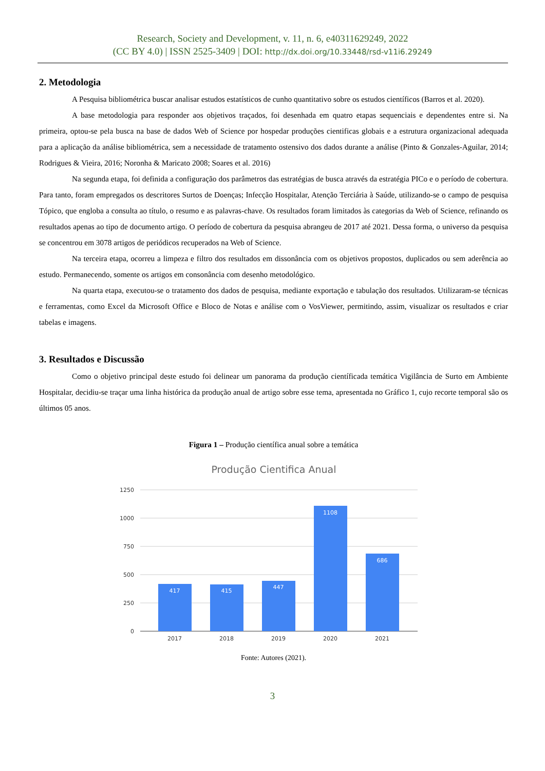Research, Society and Development, v. 11, n. 6, e40311629249, 2022
(CC BY 4.0) | ISSN 2525-3409 | DOI: http://dx.doi.org/10.33448/rsd-v11i6.29249
2. Metodologia
A Pesquisa bibliométrica buscar analisar estudos estatísticos de cunho quantitativo sobre os estudos científicos (Barros et al. 2020).
A base metodologia para responder aos objetivos traçados, foi desenhada em quatro etapas sequenciais e dependentes entre si. Na primeira, optou-se pela busca na base de dados Web of Science por hospedar produções cientificas globais e a estrutura organizacional adequada para a aplicação da análise bibliométrica, sem a necessidade de tratamento ostensivo dos dados durante a análise (Pinto & Gonzales-Aguilar, 2014; Rodrigues & Vieira, 2016; Noronha & Maricato 2008; Soares et al. 2016)
Na segunda etapa, foi definida a configuração dos parâmetros das estratégias de busca através da estratégia PICo e o período de cobertura. Para tanto, foram empregados os descritores Surtos de Doenças; Infecção Hospitalar, Atenção Terciária à Saúde, utilizando-se o campo de pesquisa Tópico, que engloba a consulta ao título, o resumo e as palavras-chave. Os resultados foram limitados às categorias da Web of Science, refinando os resultados apenas ao tipo de documento artigo. O período de cobertura da pesquisa abrangeu de 2017 até 2021. Dessa forma, o universo da pesquisa se concentrou em 3078 artigos de periódicos recuperados na Web of Science.
Na terceira etapa, ocorreu a limpeza e filtro dos resultados em dissonância com os objetivos propostos, duplicados ou sem aderência ao estudo. Permanecendo, somente os artigos em consonância com desenho metodológico.
Na quarta etapa, executou-se o tratamento dos dados de pesquisa, mediante exportação e tabulação dos resultados. Utilizaram-se técnicas e ferramentas, como Excel da Microsoft Office e Bloco de Notas e análise com o VosViewer, permitindo, assim, visualizar os resultados e criar tabelas e imagens.
3. Resultados e Discussão
Como o objetivo principal deste estudo foi delinear um panorama da produção científicada temática Vigilância de Surto em Ambiente Hospitalar, decidiu-se traçar uma linha histórica da produção anual de artigo sobre esse tema, apresentada no Gráfico 1, cujo recorte temporal são os últimos 05 anos.
Figura 1 – Produção científica anual sobre a temática
Produção Cientifica Anual
1250
1000
750
500
250
0
417
415
447
1108
686
2017
2018
2019
2020
2021
Fonte: Autores (2021).
3